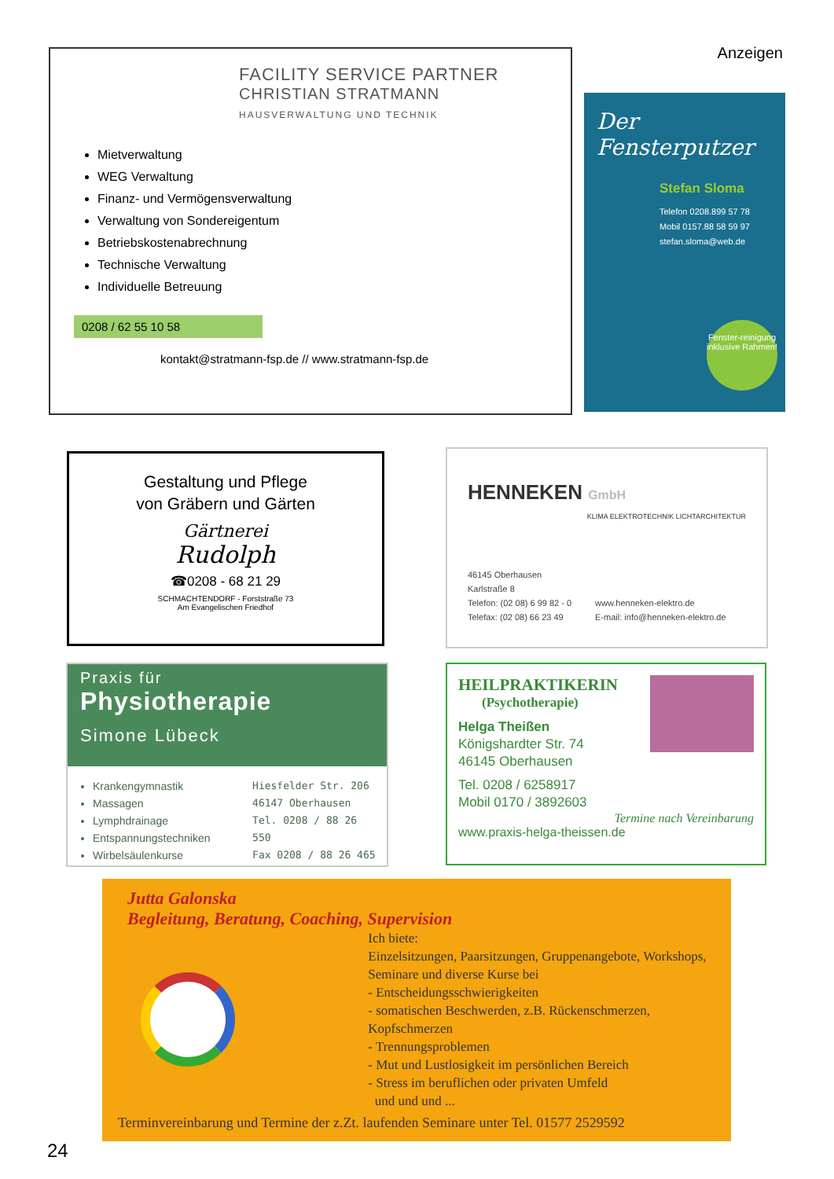Anzeigen
FACILITY SERVICE PARTNER
CHRISTIAN STRATMANN
HAUSVERWALTUNG UND TECHNIK
Mietverwaltung
WEG Verwaltung
Finanz- und Vermögensverwaltung
Verwaltung von Sondereigentum
Betriebskostenabrechnung
Technische Verwaltung
Individuelle Betreuung
0208 / 62 55 10 58
kontakt@stratmann-fsp.de // www.stratmann-fsp.de
Der Fensterputzer
Stefan Sloma
Telefon 0208.899 57 78
Mobil 0157.88 58 59 97
stefan.sloma@web.de
Fenster-reinigung inklusive Rahmen!
Gestaltung und Pflege
von Gräbern und Gärten
Gärtnerei
Rudolph
☎0208 - 68 21 29
SCHMACHTENDORF - Forststraße 73
Am Evangelischen Friedhof
HENNEKEN GmbH
KLIMA ELEKTROTECHNIK LICHTARCHITEKTUR
46145 Oberhausen
Karlstraße 8
Telefon: (02 08) 6 99 82 - 0
Telefax: (02 08) 66 23 49
www.henneken-elektro.de
E-mail: info@henneken-elektro.de
Praxis für
Physiotherapie
Simone Lübeck
Krankengymnastik
Massagen
Lymphdrainage
Entspannungstechniken
Wirbelsäulenkurse
Hiesfelder Str. 206
46147 Oberhausen
Tel. 0208 / 88 26 550
Fax 0208 / 88 26 465
HEILPRAKTIKERIN
(Psychotherapie)
Helga Theißen
Königshardter Str. 74
46145 Oberhausen
Tel. 0208 / 6258917
Mobil 0170 / 3892603
Termine nach Vereinbarung
www.praxis-helga-theissen.de
Jutta Galonska
Begleitung, Beratung, Coaching, Supervision
Ich biete:
Einzelsitzungen, Paarsitzungen, Gruppenangebote, Workshops,
Seminare und diverse Kurse bei
- Entscheidungsschwierigkeiten
- somatischen Beschwerden, z.B. Rückenschmerzen, Kopfschmerzen
- Trennungsproblemen
- Mut und Lustlosigkeit im persönlichen Bereich
- Stress im beruflichen oder privaten Umfeld
und und und ...
Terminvereinbarung und Termine der z.Zt. laufenden Seminare unter Tel. 01577 2529592
24